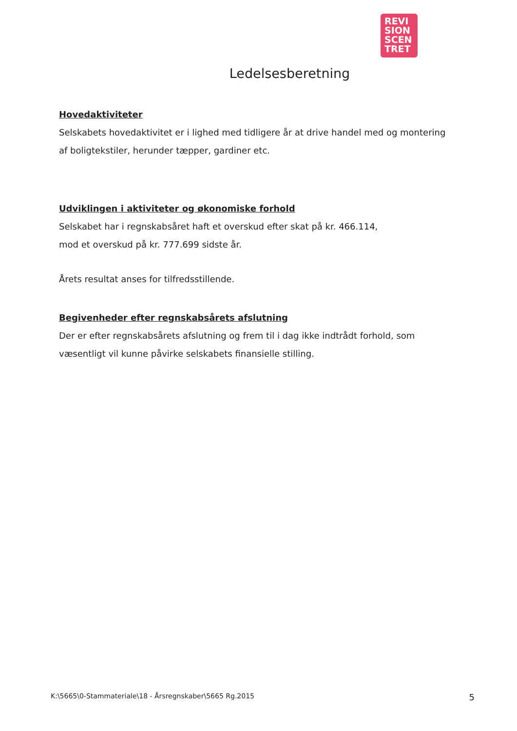REVI
SION
SCEN
TRET
Ledelsesberetning
Hovedaktiviteter
Selskabets hovedaktivitet er i lighed med tidligere år at drive handel med og montering af boligtekstiler, herunder tæpper, gardiner etc.
Udviklingen i aktiviteter og økonomiske forhold
Selskabet har i regnskabsåret haft et overskud efter skat på kr. 466.114,
mod et overskud på kr. 777.699 sidste år.
Årets resultat anses for tilfredsstillende.
Begivenheder efter regnskabsårets afslutning
Der er efter regnskabsårets afslutning og frem til i dag ikke indtrådt forhold, som væsentligt vil kunne påvirke selskabets finansielle stilling.
K:\5665\0-Stammateriale\18 - Årsregnskaber\5665 Rg.2015 5